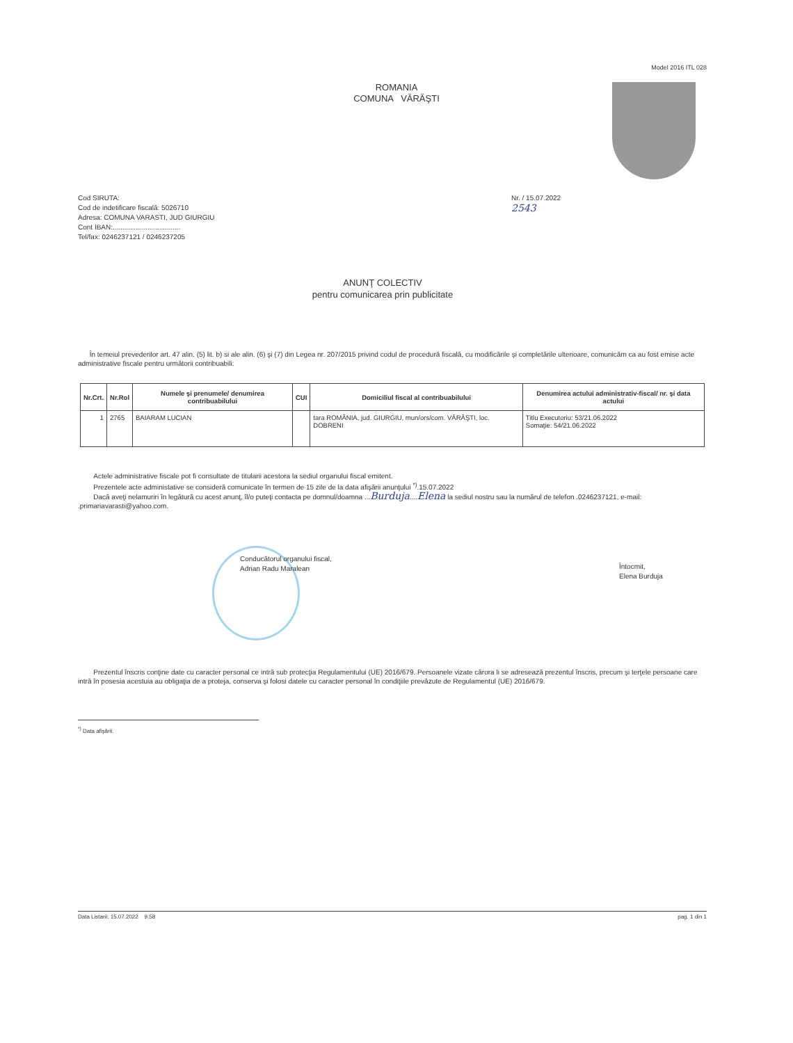Model 2016 ITL 028
ROMANIA
COMUNA VĂRĂŞTI
Cod SIRUTA:
Cod de indetificare fiscală: 5026710
Adresa: COMUNA VARASTI, JUD GIURGIU
Cont IBAN:...................................
Tel/fax: 0246237121 / 0246237205
Nr. / 15.07.2022
2543
ANUNŢ COLECTIV
pentru comunicarea prin publicitate
În temeiul prevederilor art. 47 alin. (5) lit. b) si ale alin. (6) şi (7) din Legea nr. 207/2015 privind codul de procedură fiscală, cu modificările şi completările ulterioare, comunicăm ca au fost emise acte administrative fiscale pentru următorii contribuabili:
| Nr.Crt. | Nr.Rol | Numele şi prenumele/ denumirea contribuabilului | CUI | Domiciliul fiscal al contribuabilului | Denumirea actului administrativ-fiscal/ nr. şi data actului |
| --- | --- | --- | --- | --- | --- |
| 1 | 2765 | BAIARAM LUCIAN | | tara ROMÂNIA, jud. GIURGIU, mun/ors/com. VĂRĂŞTI, loc. DOBRENI | Titlu Executoriu: 53/21.06.2022 Somaţie: 54/21.06.2022 |
Actele administrative fiscale pot fi consultate de titularii acestora la sediul organului fiscal emitent.
Prezentele acte administative se consideră comunicate în termen de 15 zile de la data afişării anunţului <sup>*)</sup>.15.07.2022
Dacă aveţi nelamuriri în legătură cu acest anunţ, îl/o puteţi contacta pe domnul/doamna ...Burduja....Elena la sediul nostru sau la numărul de telefon .0246237121, e-mail: .primariavarasti@yahoo.com.
Conducătorul organului fiscal,
Adrian Radu Maralean
Întocmit,
Elena Burduja
Prezentul înscris conţine date cu caracter personal ce intră sub protecţia Regulamentului (UE) 2016/679. Persoanele vizate cărora li se adresează prezentul înscris, precum şi terţele persoane care intră în posesia acestuia au obligaţia de a proteja, conserva şi folosi datele cu caracter personal în condiţiile prevăzute de Regulamentul (UE) 2016/679.
<sup>*)</sup> Data afişării.
Data Listarii: 15.07.2022 9:58 pag. 1 din 1